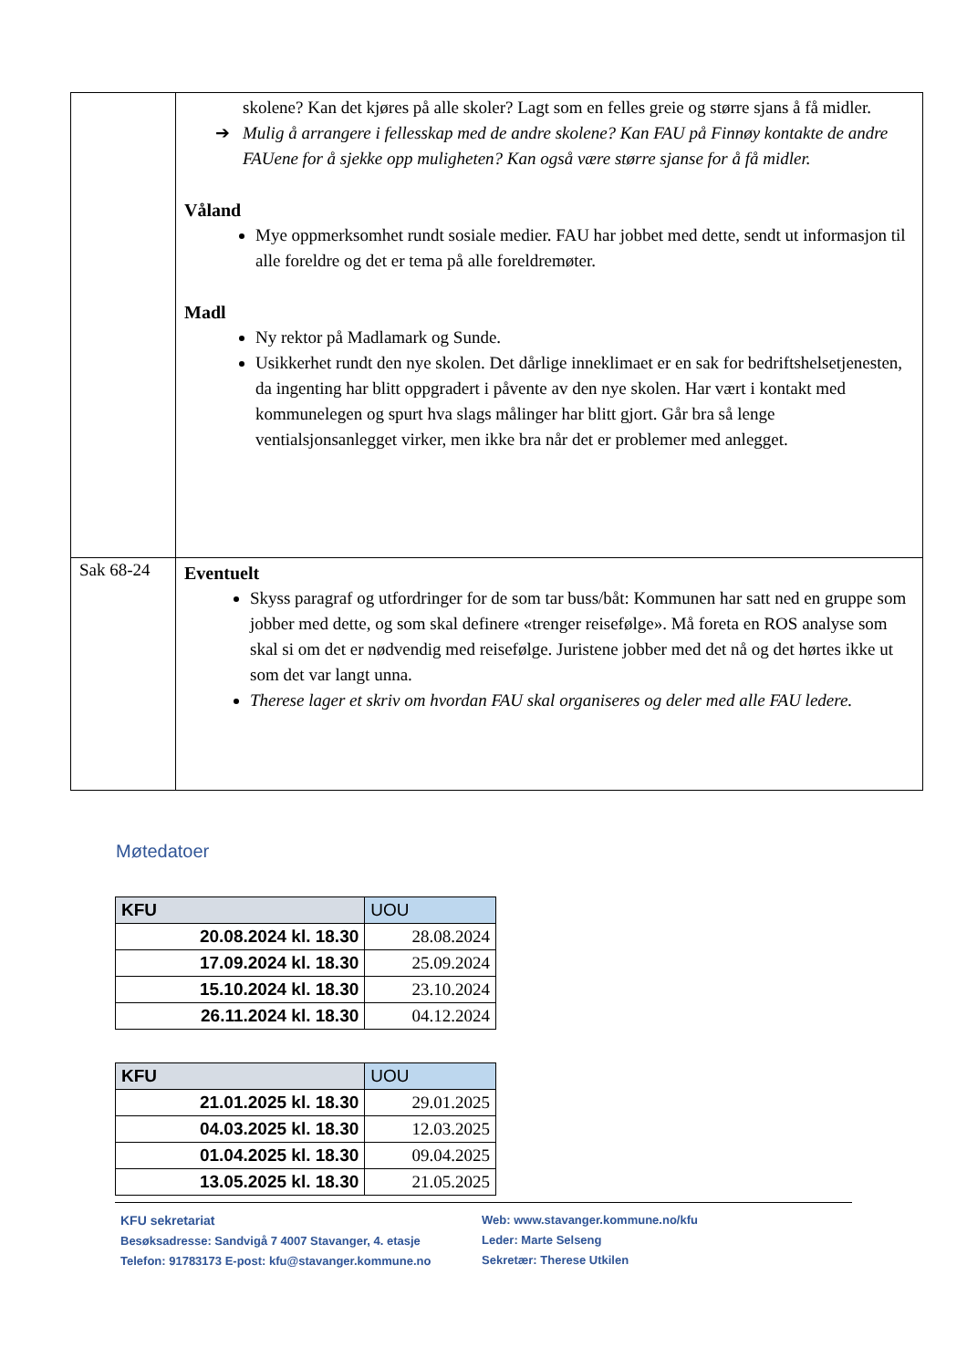| | skolene? Kan det kjøres på alle skoler? Lagt som en felles greie og større sjans å få midler. ➔ Mulig å arrangere i fellesskap med de andre skolene? Kan FAU på Finnøy kontakte de andre FAUene for å sjekke opp muligheten? Kan også være større sjanse for å få midler. Våland Mye oppmerksomhet rundt sosiale medier. FAU har jobbet med dette, sendt ut informasjon til alle foreldre og det er tema på alle foreldremøter. Madl Ny rektor på Madlamark og Sunde. Usikkerhet rundt den nye skolen. Det dårlige inneklimaet er en sak for bedriftshelsetjenesten, da ingenting har blitt oppgradert i påvente av den nye skolen. Har vært i kontakt med kommunelegen og spurt hva slags målinger har blitt gjort. Går bra så lenge ventialsjonsanlegget virker, men ikke bra når det er problemer med anlegget. |
| Sak 68-24 | Eventuelt Skyss paragraf og utfordringer for de som tar buss/båt: Kommunen har satt ned en gruppe som jobber med dette, og som skal definere «trenger reisefølge». Må foreta en ROS analyse som skal si om det er nødvendig med reisefølge. Juristene jobber med det nå og det hørtes ikke ut som det var langt unna. Therese lager et skriv om hvordan FAU skal organiseres og deler med alle FAU ledere. |
Møtedatoer
| KFU | UOU |
| --- | --- |
| 20.08.2024 kl. 18.30 | 28.08.2024 |
| 17.09.2024 kl. 18.30 | 25.09.2024 |
| 15.10.2024 kl. 18.30 | 23.10.2024 |
| 26.11.2024 kl. 18.30 | 04.12.2024 |
| KFU | UOU |
| --- | --- |
| 21.01.2025 kl. 18.30 | 29.01.2025 |
| 04.03.2025 kl. 18.30 | 12.03.2025 |
| 01.04.2025 kl. 18.30 | 09.04.2025 |
| 13.05.2025 kl. 18.30 | 21.05.2025 |
KFU sekretariat
Besøksadresse: Sandvigå 7 4007 Stavanger, 4. etasje
Telefon: 91783173 E-post: kfu@stavanger.kommune.no
Web: www.stavanger.kommune.no/kfu
Leder: Marte Selseng
Sekretær: Therese Utkilen